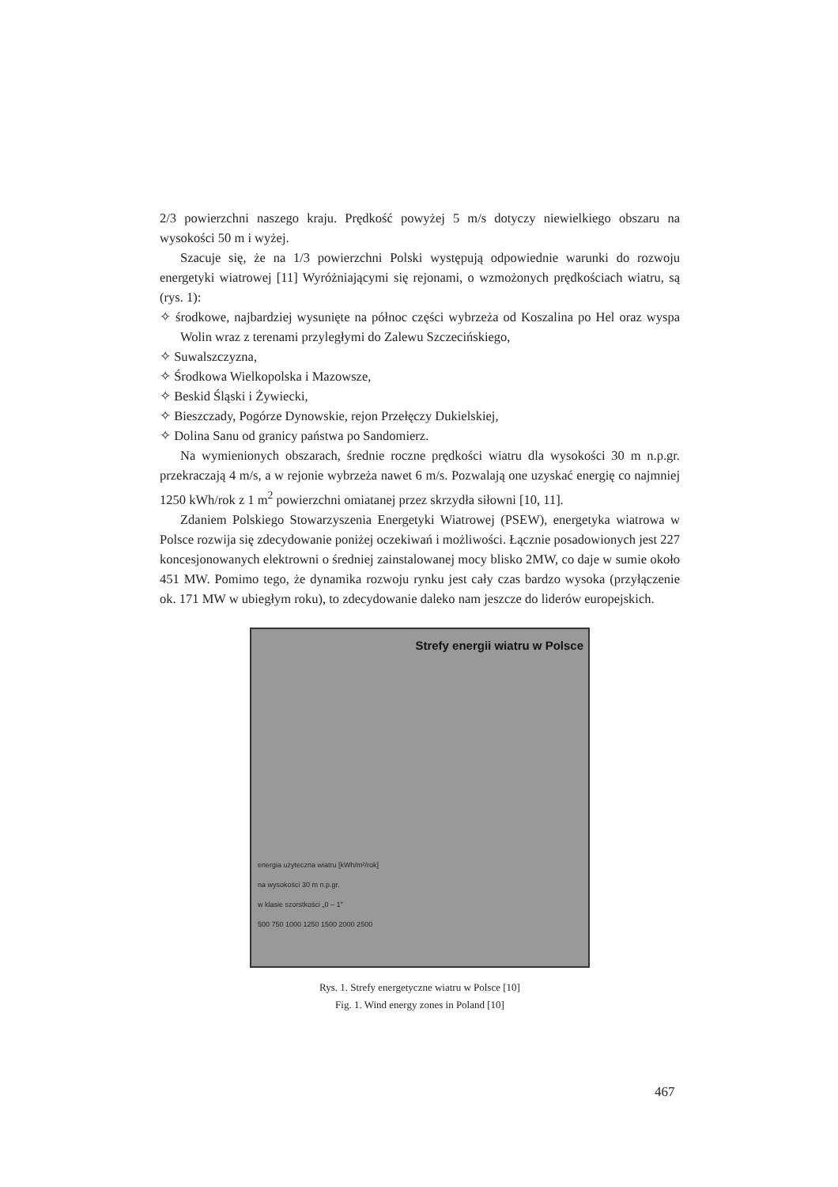2/3 powierzchni naszego kraju. Prędkość powyżej 5 m/s dotyczy niewielkiego obszaru na wysokości 50 m i wyżej.
Szacuje się, że na 1/3 powierzchni Polski występują odpowiednie warunki do rozwoju energetyki wiatrowej [11] Wyróżniającymi się rejonami, o wzmożonych prędkościach wiatru, są (rys. 1):
✧ środkowe, najbardziej wysunięte na północ części wybrzeża od Koszalina po Hel oraz wyspa Wolin wraz z terenami przyległymi do Zalewu Szczecińskiego,
✧ Suwalszczyzna,
✧ Środkowa Wielkopolska i Mazowsze,
✧ Beskid Śląski i Żywiecki,
✧ Bieszczady, Pogórze Dynowskie, rejon Przełęczy Dukielskiej,
✧ Dolina Sanu od granicy państwa po Sandomierz.
Na wymienionych obszarach, średnie roczne prędkości wiatru dla wysokości 30 m n.p.gr. przekraczają 4 m/s, a w rejonie wybrzeża nawet 6 m/s. Pozwalają one uzyskać energię co najmniej 1250 kWh/rok z 1 m<sup>2</sup> powierzchni omiatanej przez skrzydła siłowni [10, 11].
Zdaniem Polskiego Stowarzyszenia Energetyki Wiatrowej (PSEW), energetyka wiatrowa w Polsce rozwija się zdecydowanie poniżej oczekiwań i możliwości. Łącznie posadowionych jest 227 koncesjonowanych elektrowni o średniej zainstalowanej mocy blisko 2MW, co daje w sumie około 451 MW. Pomimo tego, że dynamika rozwoju rynku jest cały czas bardzo wysoka (przyłączenie ok. 171 MW w ubiegłym roku), to zdecydowanie daleko nam jeszcze do liderów europejskich.
Strefy energii wiatru w Polsce
energia użyteczna wiatru [kWh/m²/rok]
na wysokości 30 m n.p.gr.
w klasie szorstkości „0 – 1"
500 750 1000 1250 1500 2000 2500
Rys. 1. Strefy energetyczne wiatru w Polsce [10]
Fig. 1. Wind energy zones in Poland [10]
467